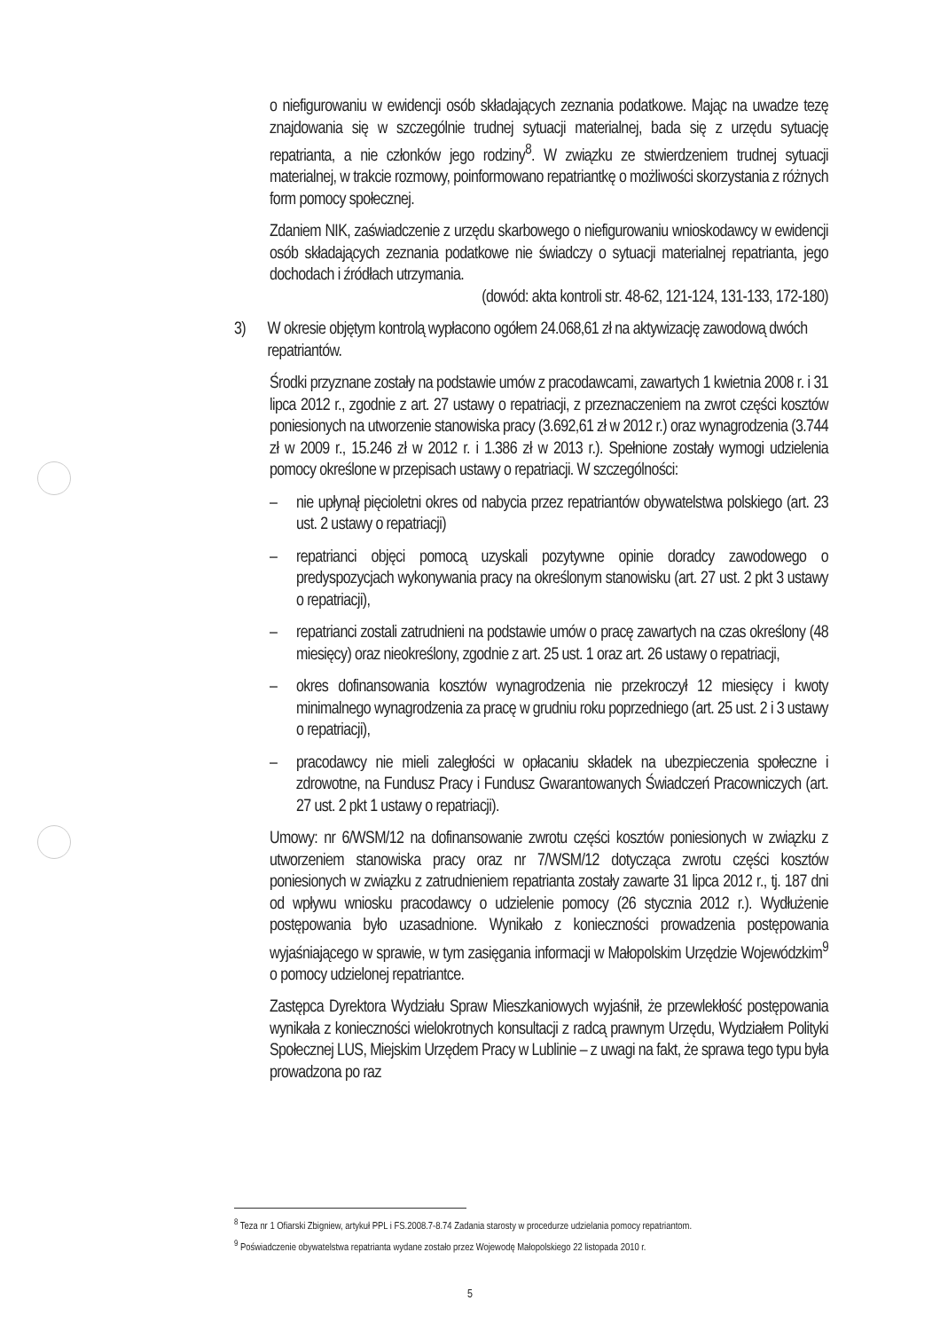o niefigurowaniu w ewidencji osób składających zeznania podatkowe. Mając na uwadze tezę znajdowania się w szczególnie trudnej sytuacji materialnej, bada się z urzędu sytuację repatrianta, a nie członków jego rodziny<sup>8</sup>. W związku ze stwierdzeniem trudnej sytuacji materialnej, w trakcie rozmowy, poinformowano repatriantkę o możliwości skorzystania z różnych form pomocy społecznej.
Zdaniem NIK, zaświadczenie z urzędu skarbowego o niefigurowaniu wnioskodawcy w ewidencji osób składających zeznania podatkowe nie świadczy o sytuacji materialnej repatrianta, jego dochodach i źródłach utrzymania.
(dowód: akta kontroli str. 48-62, 121-124, 131-133, 172-180)
3) W okresie objętym kontrolą wypłacono ogółem 24.068,61 zł na aktywizację zawodową dwóch repatriantów.
Środki przyznane zostały na podstawie umów z pracodawcami, zawartych 1 kwietnia 2008 r. i 31 lipca 2012 r., zgodnie z art. 27 ustawy o repatriacji, z przeznaczeniem na zwrot części kosztów poniesionych na utworzenie stanowiska pracy (3.692,61 zł w 2012 r.) oraz wynagrodzenia (3.744 zł w 2009 r., 15.246 zł w 2012 r. i 1.386 zł w 2013 r.). Spełnione zostały wymogi udzielenia pomocy określone w przepisach ustawy o repatriacji. W szczególności:
– nie upłynął pięcioletni okres od nabycia przez repatriantów obywatelstwa polskiego (art. 23 ust. 2 ustawy o repatriacji)
– repatrianci objęci pomocą uzyskali pozytywne opinie doradcy zawodowego o predyspozycjach wykonywania pracy na określonym stanowisku (art. 27 ust. 2 pkt 3 ustawy o repatriacji),
– repatrianci zostali zatrudnieni na podstawie umów o pracę zawartych na czas określony (48 miesięcy) oraz nieokreślony, zgodnie z art. 25 ust. 1 oraz art. 26 ustawy o repatriacji,
– okres dofinansowania kosztów wynagrodzenia nie przekroczył 12 miesięcy i kwoty minimalnego wynagrodzenia za pracę w grudniu roku poprzedniego (art. 25 ust. 2 i 3 ustawy o repatriacji),
– pracodawcy nie mieli zaległości w opłacaniu składek na ubezpieczenia społeczne i zdrowotne, na Fundusz Pracy i Fundusz Gwarantowanych Świadczeń Pracowniczych (art. 27 ust. 2 pkt 1 ustawy o repatriacji).
Umowy: nr 6/WSM/12 na dofinansowanie zwrotu części kosztów poniesionych w związku z utworzeniem stanowiska pracy oraz nr 7/WSM/12 dotycząca zwrotu części kosztów poniesionych w związku z zatrudnieniem repatrianta zostały zawarte 31 lipca 2012 r., tj. 187 dni od wpływu wniosku pracodawcy o udzielenie pomocy (26 stycznia 2012 r.). Wydłużenie postępowania było uzasadnione. Wynikało z konieczności prowadzenia postępowania wyjaśniającego w sprawie, w tym zasięgania informacji w Małopolskim Urzędzie Wojewódzkim<sup>9</sup> o pomocy udzielonej repatriantce.
Zastępca Dyrektora Wydziału Spraw Mieszkaniowych wyjaśnił, że przewlekłość postępowania wynikała z konieczności wielokrotnych konsultacji z radcą prawnym Urzędu, Wydziałem Polityki Społecznej LUS, Miejskim Urzędem Pracy w Lublinie – z uwagi na fakt, że sprawa tego typu była prowadzona po raz
<sup>8</sup> Teza nr 1 Ofiarski Zbigniew, artykuł PPL i FS.2008.7-8.74 Zadania starosty w procedurze udzielania pomocy repatriantom.
<sup>9</sup> Poświadczenie obywatelstwa repatrianta wydane zostało przez Wojewodę Małopolskiego 22 listopada 2010 r.
5